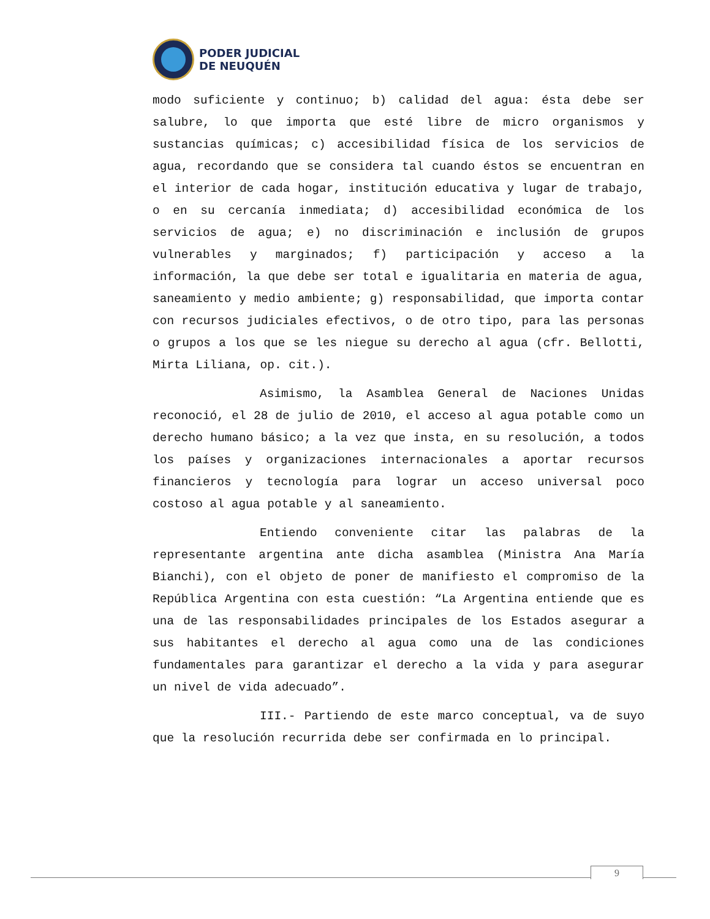PODER JUDICIAL
DE NEUQUÉN
modo suficiente y continuo; b) calidad del agua: ésta debe ser salubre, lo que importa que esté libre de micro organismos y sustancias químicas; c) accesibilidad física de los servicios de agua, recordando que se considera tal cuando éstos se encuentran en el interior de cada hogar, institución educativa y lugar de trabajo, o en su cercanía inmediata; d) accesibilidad económica de los servicios de agua; e) no discriminación e inclusión de grupos vulnerables y marginados; f) participación y acceso a la información, la que debe ser total e igualitaria en materia de agua, saneamiento y medio ambiente; g) responsabilidad, que importa contar con recursos judiciales efectivos, o de otro tipo, para las personas o grupos a los que se les niegue su derecho al agua (cfr. Bellotti, Mirta Liliana, op. cit.).
Asimismo, la Asamblea General de Naciones Unidas reconoció, el 28 de julio de 2010, el acceso al agua potable como un derecho humano básico; a la vez que insta, en su resolución, a todos los países y organizaciones internacionales a aportar recursos financieros y tecnología para lograr un acceso universal poco costoso al agua potable y al saneamiento.
Entiendo conveniente citar las palabras de la representante argentina ante dicha asamblea (Ministra Ana María Bianchi), con el objeto de poner de manifiesto el compromiso de la República Argentina con esta cuestión: “La Argentina entiende que es una de las responsabilidades principales de los Estados asegurar a sus habitantes el derecho al agua como una de las condiciones fundamentales para garantizar el derecho a la vida y para asegurar un nivel de vida adecuado”.
III.- Partiendo de este marco conceptual, va de suyo que la resolución recurrida debe ser confirmada en lo principal.
9